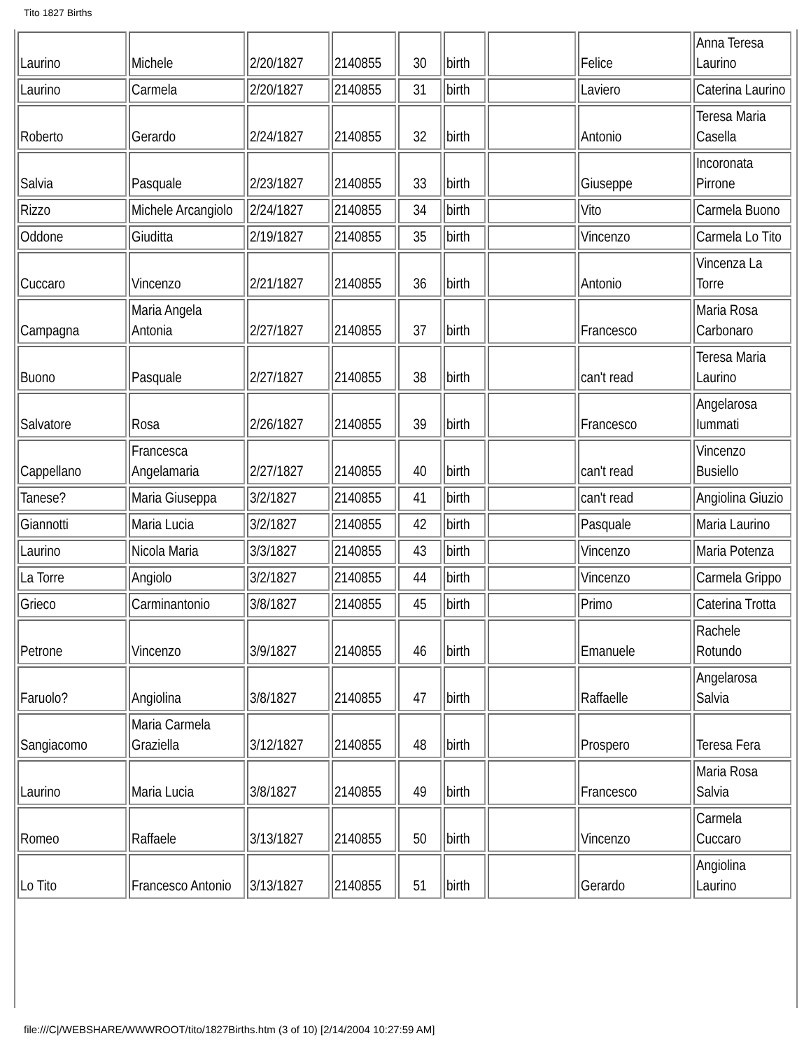Tito 1827 Births
| Laurino | Michele | 2/20/1827 | 2140855 | 30 | birth | | Felice | Anna Teresa Laurino |
| Laurino | Carmela | 2/20/1827 | 2140855 | 31 | birth | | Laviero | Caterina Laurino |
| Roberto | Gerardo | 2/24/1827 | 2140855 | 32 | birth | | Antonio | Teresa Maria Casella |
| Salvia | Pasquale | 2/23/1827 | 2140855 | 33 | birth | | Giuseppe | Incoronata Pirrone |
| Rizzo | Michele Arcangiolo | 2/24/1827 | 2140855 | 34 | birth | | Vito | Carmela Buono |
| Oddone | Giuditta | 2/19/1827 | 2140855 | 35 | birth | | Vincenzo | Carmela Lo Tito |
| Cuccaro | Vincenzo | 2/21/1827 | 2140855 | 36 | birth | | Antonio | Vincenza La Torre |
| Campagna | Maria Angela Antonia | 2/27/1827 | 2140855 | 37 | birth | | Francesco | Maria Rosa Carbonaro |
| Buono | Pasquale | 2/27/1827 | 2140855 | 38 | birth | | can't read | Teresa Maria Laurino |
| Salvatore | Rosa | 2/26/1827 | 2140855 | 39 | birth | | Francesco | Angelarosa Iummati |
| Cappellano | Francesca Angelamaria | 2/27/1827 | 2140855 | 40 | birth | | can't read | Vincenzo Busiello |
| Tanese? | Maria Giuseppa | 3/2/1827 | 2140855 | 41 | birth | | can't read | Angiolina Giuzio |
| Giannotti | Maria Lucia | 3/2/1827 | 2140855 | 42 | birth | | Pasquale | Maria Laurino |
| Laurino | Nicola Maria | 3/3/1827 | 2140855 | 43 | birth | | Vincenzo | Maria Potenza |
| La Torre | Angiolo | 3/2/1827 | 2140855 | 44 | birth | | Vincenzo | Carmela Grippo |
| Grieco | Carminantonio | 3/8/1827 | 2140855 | 45 | birth | | Primo | Caterina Trotta |
| Petrone | Vincenzo | 3/9/1827 | 2140855 | 46 | birth | | Emanuele | Rachele Rotundo |
| Faruolo? | Angiolina | 3/8/1827 | 2140855 | 47 | birth | | Raffaelle | Angelarosa Salvia |
| Sangiacomo | Maria Carmela Graziella | 3/12/1827 | 2140855 | 48 | birth | | Prospero | Teresa Fera |
| Laurino | Maria Lucia | 3/8/1827 | 2140855 | 49 | birth | | Francesco | Maria Rosa Salvia |
| Romeo | Raffaele | 3/13/1827 | 2140855 | 50 | birth | | Vincenzo | Carmela Cuccaro |
| Lo Tito | Francesco Antonio | 3/13/1827 | 2140855 | 51 | birth | | Gerardo | Angiolina Laurino |
file:///C|/WEBSHARE/WWWROOT/tito/1827Births.htm (3 of 10) [2/14/2004 10:27:59 AM]